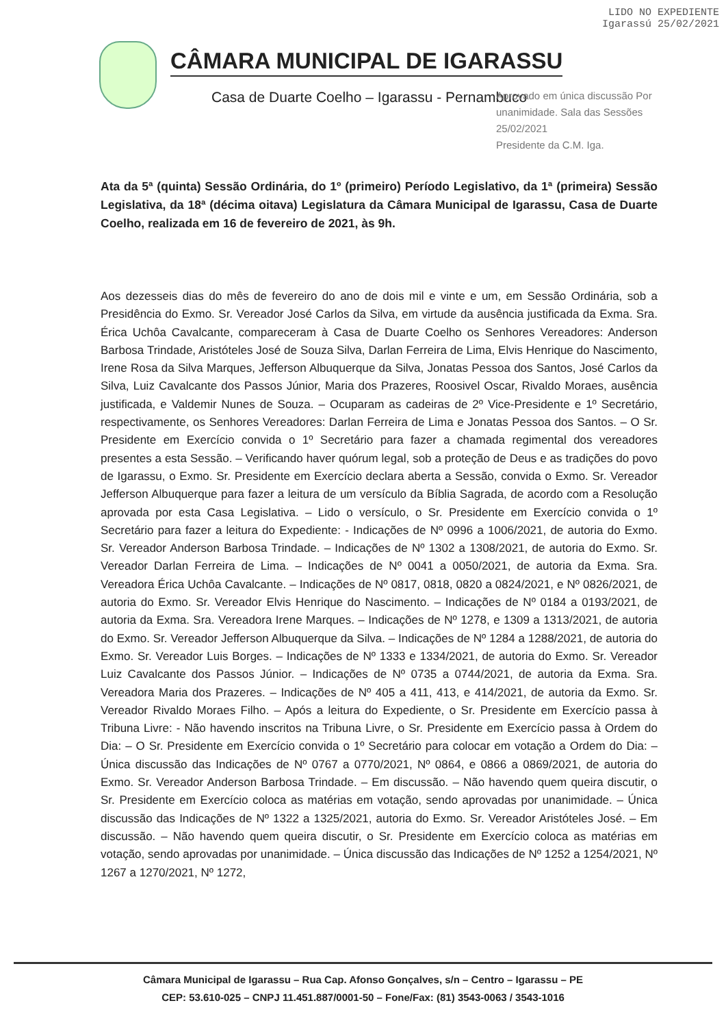LIDO NO EXPEDIENTE
Igarassú 25/02/2021
CÂMARA MUNICIPAL DE IGARASSU
Casa de Duarte Coelho – Igarassu - Pernambuco
Aprovado em única discussão Por unanimidade. Sala das Sessões 25/02/2021
Presidente da C.M. Iga.
Ata da 5ª (quinta) Sessão Ordinária, do 1º (primeiro) Período Legislativo, da 1ª (primeira) Sessão Legislativa, da 18ª (décima oitava) Legislatura da Câmara Municipal de Igarassu, Casa de Duarte Coelho, realizada em 16 de fevereiro de 2021, às 9h.
Aos dezesseis dias do mês de fevereiro do ano de dois mil e vinte e um, em Sessão Ordinária, sob a Presidência do Exmo. Sr. Vereador José Carlos da Silva, em virtude da ausência justificada da Exma. Sra. Érica Uchôa Cavalcante, compareceram à Casa de Duarte Coelho os Senhores Vereadores: Anderson Barbosa Trindade, Aristóteles José de Souza Silva, Darlan Ferreira de Lima, Elvis Henrique do Nascimento, Irene Rosa da Silva Marques, Jefferson Albuquerque da Silva, Jonatas Pessoa dos Santos, José Carlos da Silva, Luiz Cavalcante dos Passos Júnior, Maria dos Prazeres, Roosivel Oscar, Rivaldo Moraes, ausência justificada, e Valdemir Nunes de Souza. – Ocuparam as cadeiras de 2º Vice-Presidente e 1º Secretário, respectivamente, os Senhores Vereadores: Darlan Ferreira de Lima e Jonatas Pessoa dos Santos. – O Sr. Presidente em Exercício convida o 1º Secretário para fazer a chamada regimental dos vereadores presentes a esta Sessão. – Verificando haver quórum legal, sob a proteção de Deus e as tradições do povo de Igarassu, o Exmo. Sr. Presidente em Exercício declara aberta a Sessão, convida o Exmo. Sr. Vereador Jefferson Albuquerque para fazer a leitura de um versículo da Bíblia Sagrada, de acordo com a Resolução aprovada por esta Casa Legislativa. – Lido o versículo, o Sr. Presidente em Exercício convida o 1º Secretário para fazer a leitura do Expediente: - Indicações de Nº 0996 a 1006/2021, de autoria do Exmo. Sr. Vereador Anderson Barbosa Trindade. – Indicações de Nº 1302 a 1308/2021, de autoria do Exmo. Sr. Vereador Darlan Ferreira de Lima. – Indicações de Nº 0041 a 0050/2021, de autoria da Exma. Sra. Vereadora Érica Uchôa Cavalcante. – Indicações de Nº 0817, 0818, 0820 a 0824/2021, e Nº 0826/2021, de autoria do Exmo. Sr. Vereador Elvis Henrique do Nascimento. – Indicações de Nº 0184 a 0193/2021, de autoria da Exma. Sra. Vereadora Irene Marques. – Indicações de Nº 1278, e 1309 a 1313/2021, de autoria do Exmo. Sr. Vereador Jefferson Albuquerque da Silva. – Indicações de Nº 1284 a 1288/2021, de autoria do Exmo. Sr. Vereador Luis Borges. – Indicações de Nº 1333 e 1334/2021, de autoria do Exmo. Sr. Vereador Luiz Cavalcante dos Passos Júnior. – Indicações de Nº 0735 a 0744/2021, de autoria da Exma. Sra. Vereadora Maria dos Prazeres. – Indicações de Nº 405 a 411, 413, e 414/2021, de autoria da Exmo. Sr. Vereador Rivaldo Moraes Filho. – Após a leitura do Expediente, o Sr. Presidente em Exercício passa à Tribuna Livre: - Não havendo inscritos na Tribuna Livre, o Sr. Presidente em Exercício passa à Ordem do Dia: – O Sr. Presidente em Exercício convida o 1º Secretário para colocar em votação a Ordem do Dia: – Única discussão das Indicações de Nº 0767 a 0770/2021, Nº 0864, e 0866 a 0869/2021, de autoria do Exmo. Sr. Vereador Anderson Barbosa Trindade. – Em discussão. – Não havendo quem queira discutir, o Sr. Presidente em Exercício coloca as matérias em votação, sendo aprovadas por unanimidade. – Única discussão das Indicações de Nº 1322 a 1325/2021, autoria do Exmo. Sr. Vereador Aristóteles José. – Em discussão. – Não havendo quem queira discutir, o Sr. Presidente em Exercício coloca as matérias em votação, sendo aprovadas por unanimidade. – Única discussão das Indicações de Nº 1252 a 1254/2021, Nº 1267 a 1270/2021, Nº 1272,
Câmara Municipal de Igarassu – Rua Cap. Afonso Gonçalves, s/n – Centro – Igarassu – PE
CEP: 53.610-025 – CNPJ 11.451.887/0001-50 – Fone/Fax: (81) 3543-0063 / 3543-1016